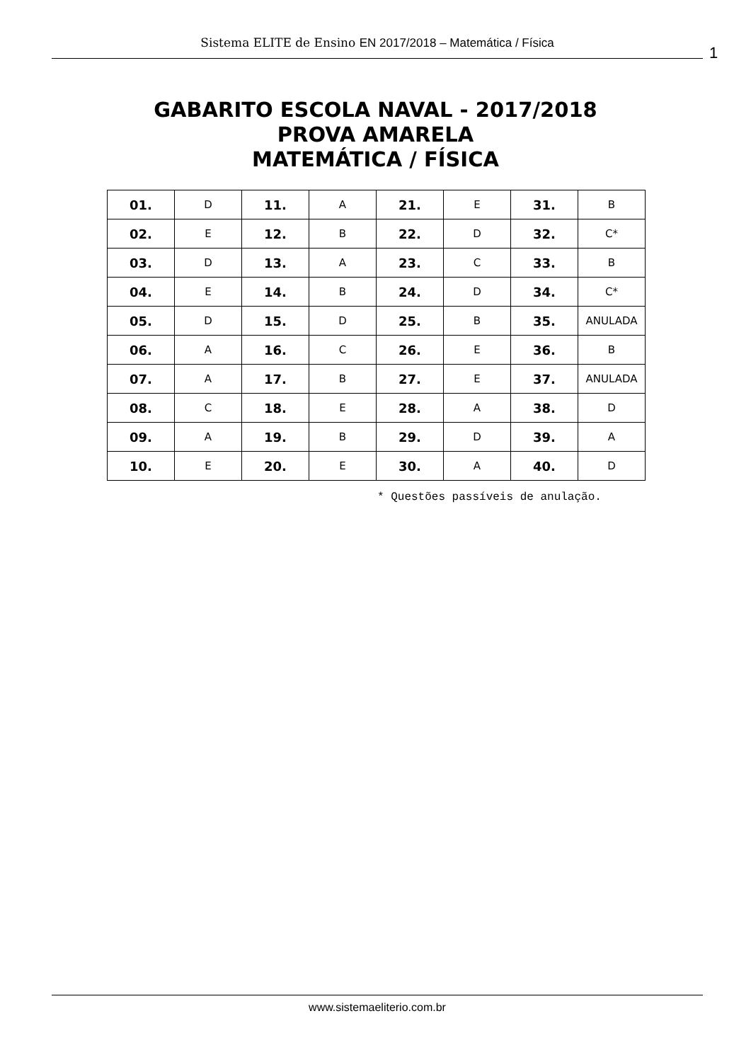Sistema ELITE de Ensino EN 2017/2018 – Matemática / Física
1
GABARITO ESCOLA NAVAL - 2017/2018
PROVA AMARELA
MATEMÁTICA / FÍSICA
| 01. | D | 11. | A | 21. | E | 31. | B |
| 02. | E | 12. | B | 22. | D | 32. | C* |
| 03. | D | 13. | A | 23. | C | 33. | B |
| 04. | E | 14. | B | 24. | D | 34. | C* |
| 05. | D | 15. | D | 25. | B | 35. | ANULADA |
| 06. | A | 16. | C | 26. | E | 36. | B |
| 07. | A | 17. | B | 27. | E | 37. | ANULADA |
| 08. | C | 18. | E | 28. | A | 38. | D |
| 09. | A | 19. | B | 29. | D | 39. | A |
| 10. | E | 20. | E | 30. | A | 40. | D |
* Questões passíveis de anulação.
www.sistemaeliterio.com.br